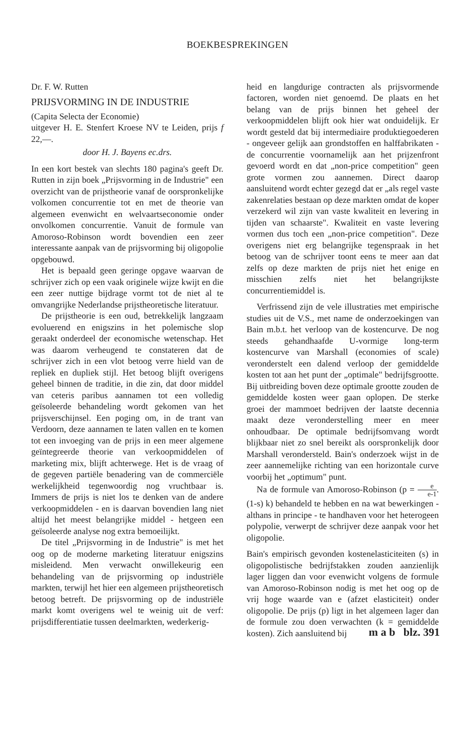BOEKBESPREKINGEN
Dr. F. W. Rutten
PRIJSVORMING IN DE INDUSTRIE
(Capita Selecta der Economie)
uitgever H. E. Stenfert Kroese NV te Leiden, prijs f 22,—.
door H. J. Bayens ec.drs.
In een kort bestek van slechts 180 pagina's geeft Dr. Rutten in zijn boek „Prijsvorming in de Industrie" een overzicht van de prijstheorie vanaf de oorspronkelijke volkomen concurrentie tot en met de theorie van algemeen evenwicht en welvaartseconomie onder onvolkomen concurrentie. Vanuit de formule van Amoroso-Robinson wordt bovendien een zeer interessante aanpak van de prijsvorming bij oligopolie opgebouwd.
Het is bepaald geen geringe opgave waarvan de schrijver zich op een vaak originele wijze kwijt en die een zeer nuttige bijdrage vormt tot de niet al te omvangrijke Nederlandse prijstheoretische literatuur.
De prijstheorie is een oud, betrekkelijk langzaam evoluerend en enigszins in het polemische slop geraakt onderdeel der economische wetenschap. Het was daarom verheugend te constateren dat de schrijver zich in een vlot betoog verre hield van de repliek en dupliek stijl. Het betoog blijft overigens geheel binnen de traditie, in die zin, dat door middel van ceteris paribus aannamen tot een volledig geïsoleerde behandeling wordt gekomen van het prijsverschijnsel. Een poging om, in de trant van Verdoorn, deze aannamen te laten vallen en te komen tot een invoeging van de prijs in een meer algemene geïntegreerde theorie van verkoopmiddelen of marketing mix, blijft achterwege. Het is de vraag of de gegeven partiële benadering van de commerciële werkelijkheid tegenwoordig nog vruchtbaar is. Immers de prijs is niet los te denken van de andere verkoopmiddelen - en is daarvan bovendien lang niet altijd het meest belangrijke middel - hetgeen een geïsoleerde analyse nog extra bemoeilijkt.
De titel „Prijsvorming in de Industrie" is met het oog op de moderne marketing literatuur enigszins misleidend. Men verwacht onwillekeurig een behandeling van de prijsvorming op industriële markten, terwijl het hier een algemeen prijstheoretisch betoog betreft. De prijsvorming op de industriële markt komt overigens wel te weinig uit de verf: prijsdifferentiatie tussen deelmarkten, wederkerig-
heid en langdurige contracten als prijsvormende factoren, worden niet genoemd. De plaats en het belang van de prijs binnen het geheel der verkoopmiddelen blijft ook hier wat onduidelijk. Er wordt gesteld dat bij intermediaire produktiegoederen - ongeveer gelijk aan grondstoffen en halffabrikaten - de concurrentie voornamelijk aan het prijzenfront gevoerd wordt en dat „non-price competition" geen grote vormen zou aannemen. Direct daarop aansluitend wordt echter gezegd dat er „als regel vaste zakenrelaties bestaan op deze markten omdat de koper verzekerd wil zijn van vaste kwaliteit en levering in tijden van schaarste". Kwaliteit en vaste levering vormen dus toch een „non-price competition". Deze overigens niet erg belangrijke tegenspraak in het betoog van de schrijver toont eens te meer aan dat zelfs op deze markten de prijs niet het enige en misschien zelfs niet het belangrijkste concurrentiemiddel is.
Verfrissend zijn de vele illustraties met empirische studies uit de V.S., met name de onderzoekingen van Bain m.b.t. het verloop van de kostencurve. De nog steeds gehandhaafde U-vormige long-term kostencurve van Marshall (economies of scale) veronderstelt een dalend verloop der gemiddelde kosten tot aan het punt der „optimale" bedrijfsgrootte. Bij uitbreiding boven deze optimale grootte zouden de gemiddelde kosten weer gaan oplopen. De sterke groei der mammoet bedrijven der laatste decennia maakt deze veronderstelling meer en meer onhoudbaar. De optimale bedrijfsomvang wordt blijkbaar niet zo snel bereikt als oorspronkelijk door Marshall verondersteld. Bain's onderzoek wijst in de zeer aannemelijke richting van een horizontale curve voorbij het „optimum" punt.
Na de formule van Amoroso-Robinson (p = e e-1. (1-s) k) behandeld te hebben en na wat bewerkingen - althans in principe - te handhaven voor het heterogeen polypolie, verwerpt de schrijver deze aanpak voor het oligopolie.
Bain's empirisch gevonden kostenelasticiteiten (s) in oligopolistische bedrijfstakken zouden aanzienlijk lager liggen dan voor evenwicht volgens de formule van Amoroso-Robinson nodig is met het oog op de vrij hoge waarde van e (afzet elasticiteit) onder oligopolie. De prijs (p) ligt in het algemeen lager dan de formule zou doen verwachten (k = gemiddelde kosten). Zich aansluitend bij
m a b blz. 391